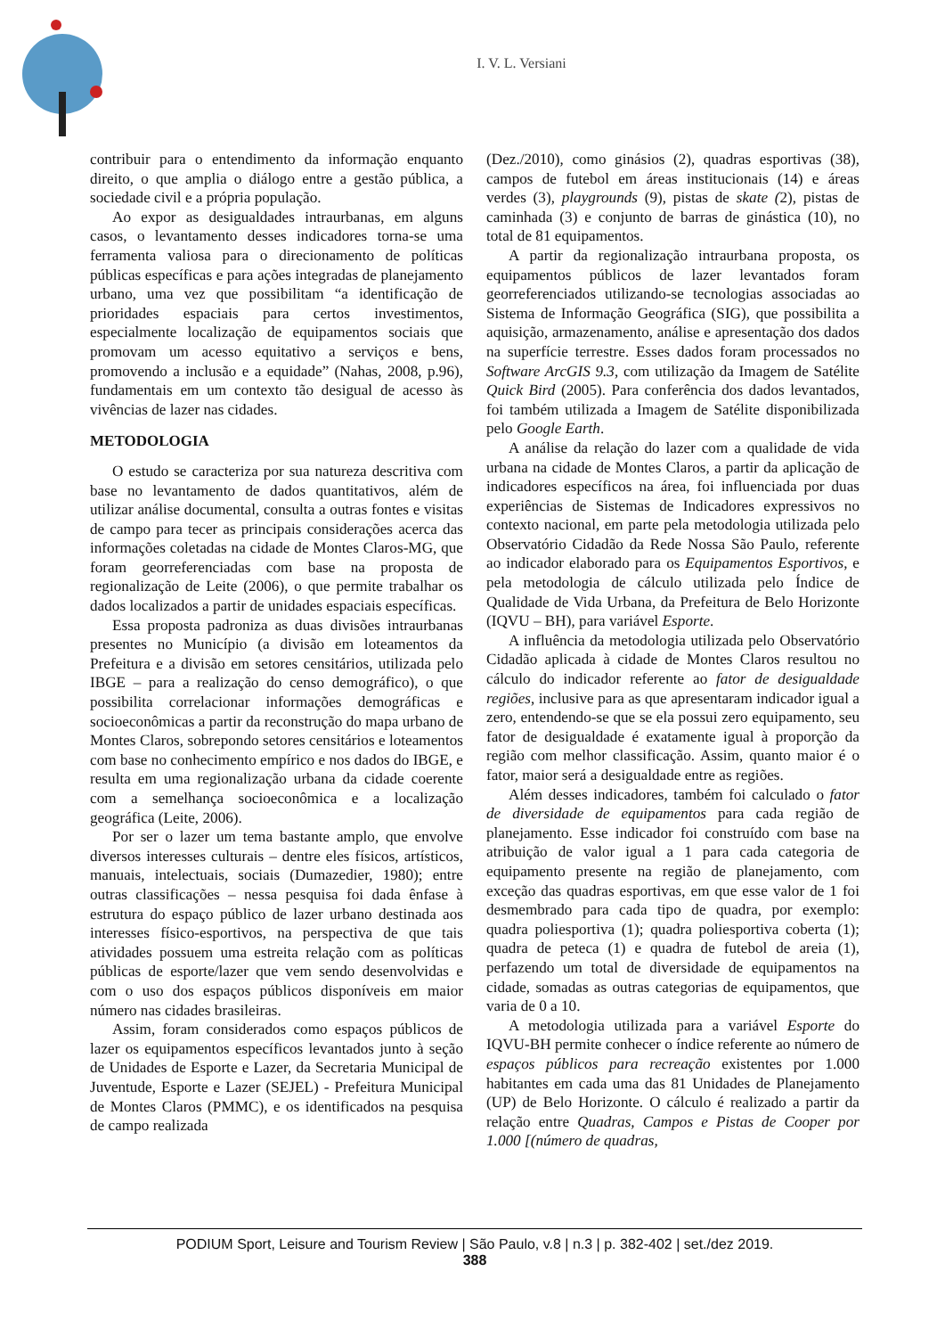I. V. L. Versiani
contribuir para o entendimento da informação enquanto direito, o que amplia o diálogo entre a gestão pública, a sociedade civil e a própria população.
Ao expor as desigualdades intraurbanas, em alguns casos, o levantamento desses indicadores torna-se uma ferramenta valiosa para o direcionamento de políticas públicas específicas e para ações integradas de planejamento urbano, uma vez que possibilitam “a identificação de prioridades espaciais para certos investimentos, especialmente localização de equipamentos sociais que promovam um acesso equitativo a serviços e bens, promovendo a inclusão e a equidade” (Nahas, 2008, p.96), fundamentais em um contexto tão desigual de acesso às vivências de lazer nas cidades.
METODOLOGIA
O estudo se caracteriza por sua natureza descritiva com base no levantamento de dados quantitativos, além de utilizar análise documental, consulta a outras fontes e visitas de campo para tecer as principais considerações acerca das informações coletadas na cidade de Montes Claros-MG, que foram georreferenciadas com base na proposta de regionalização de Leite (2006), o que permite trabalhar os dados localizados a partir de unidades espaciais específicas.
Essa proposta padroniza as duas divisões intraurbanas presentes no Município (a divisão em loteamentos da Prefeitura e a divisão em setores censitários, utilizada pelo IBGE – para a realização do censo demográfico), o que possibilita correlacionar informações demográficas e socioeconômicas a partir da reconstrução do mapa urbano de Montes Claros, sobrepondo setores censitários e loteamentos com base no conhecimento empírico e nos dados do IBGE, e resulta em uma regionalização urbana da cidade coerente com a semelhança socioeconômica e a localização geográfica (Leite, 2006).
Por ser o lazer um tema bastante amplo, que envolve diversos interesses culturais – dentre eles físicos, artísticos, manuais, intelectuais, sociais (Dumazedier, 1980); entre outras classificações – nessa pesquisa foi dada ênfase à estrutura do espaço público de lazer urbano destinada aos interesses físico-esportivos, na perspectiva de que tais atividades possuem uma estreita relação com as políticas públicas de esporte/lazer que vem sendo desenvolvidas e com o uso dos espaços públicos disponíveis em maior número nas cidades brasileiras.
Assim, foram considerados como espaços públicos de lazer os equipamentos específicos levantados junto à seção de Unidades de Esporte e Lazer, da Secretaria Municipal de Juventude, Esporte e Lazer (SEJEL) - Prefeitura Municipal de Montes Claros (PMMC), e os identificados na pesquisa de campo realizada
(Dez./2010), como ginásios (2), quadras esportivas (38), campos de futebol em áreas institucionais (14) e áreas verdes (3), playgrounds (9), pistas de skate (2), pistas de caminhada (3) e conjunto de barras de ginástica (10), no total de 81 equipamentos.
A partir da regionalização intraurbana proposta, os equipamentos públicos de lazer levantados foram georreferenciados utilizando-se tecnologias associadas ao Sistema de Informação Geográfica (SIG), que possibilita a aquisição, armazenamento, análise e apresentação dos dados na superfície terrestre. Esses dados foram processados no Software ArcGIS 9.3, com utilização da Imagem de Satélite Quick Bird (2005). Para conferência dos dados levantados, foi também utilizada a Imagem de Satélite disponibilizada pelo Google Earth.
A análise da relação do lazer com a qualidade de vida urbana na cidade de Montes Claros, a partir da aplicação de indicadores específicos na área, foi influenciada por duas experiências de Sistemas de Indicadores expressivos no contexto nacional, em parte pela metodologia utilizada pelo Observatório Cidadão da Rede Nossa São Paulo, referente ao indicador elaborado para os Equipamentos Esportivos, e pela metodologia de cálculo utilizada pelo Índice de Qualidade de Vida Urbana, da Prefeitura de Belo Horizonte (IQVU – BH), para variável Esporte.
A influência da metodologia utilizada pelo Observatório Cidadão aplicada à cidade de Montes Claros resultou no cálculo do indicador referente ao fator de desigualdade regiões, inclusive para as que apresentaram indicador igual a zero, entendendo-se que se ela possui zero equipamento, seu fator de desigualdade é exatamente igual à proporção da região com melhor classificação. Assim, quanto maior é o fator, maior será a desigualdade entre as regiões.
Além desses indicadores, também foi calculado o fator de diversidade de equipamentos para cada região de planejamento. Esse indicador foi construído com base na atribuição de valor igual a 1 para cada categoria de equipamento presente na região de planejamento, com exceção das quadras esportivas, em que esse valor de 1 foi desmembrado para cada tipo de quadra, por exemplo: quadra poliesportiva (1); quadra poliesportiva coberta (1); quadra de peteca (1) e quadra de futebol de areia (1), perfazendo um total de diversidade de equipamentos na cidade, somadas as outras categorias de equipamentos, que varia de 0 a 10.
A metodologia utilizada para a variável Esporte do IQVU-BH permite conhecer o índice referente ao número de espaços públicos para recreação existentes por 1.000 habitantes em cada uma das 81 Unidades de Planejamento (UP) de Belo Horizonte. O cálculo é realizado a partir da relação entre Quadras, Campos e Pistas de Cooper por 1.000 [(número de quadras,
PODIUM Sport, Leisure and Tourism Review | São Paulo, v.8 | n.3 | p. 382-402 | set./dez 2019.
388